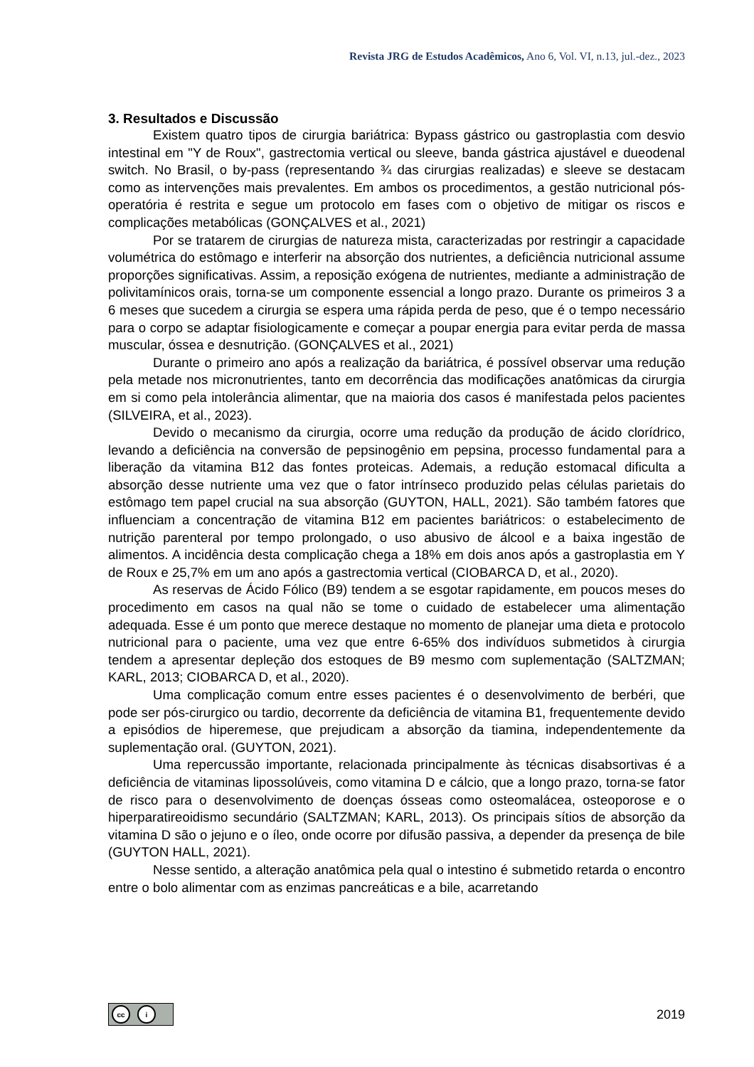Revista JRG de Estudos Acadêmicos, Ano 6, Vol. VI, n.13, jul.-dez., 2023
3. Resultados e Discussão
Existem quatro tipos de cirurgia bariátrica: Bypass gástrico ou gastroplastia com desvio intestinal em "Y de Roux", gastrectomia vertical ou sleeve, banda gástrica ajustável e dueodenal switch. No Brasil, o by-pass (representando ¾ das cirurgias realizadas) e sleeve se destacam como as intervenções mais prevalentes. Em ambos os procedimentos, a gestão nutricional pós-operatória é restrita e segue um protocolo em fases com o objetivo de mitigar os riscos e complicações metabólicas (GONÇALVES et al., 2021)
Por se tratarem de cirurgias de natureza mista, caracterizadas por restringir a capacidade volumétrica do estômago e interferir na absorção dos nutrientes, a deficiência nutricional assume proporções significativas. Assim, a reposição exógena de nutrientes, mediante a administração de polivitamínicos orais, torna-se um componente essencial a longo prazo. Durante os primeiros 3 a 6 meses que sucedem a cirurgia se espera uma rápida perda de peso, que é o tempo necessário para o corpo se adaptar fisiologicamente e começar a poupar energia para evitar perda de massa muscular, óssea e desnutrição. (GONÇALVES et al., 2021)
Durante o primeiro ano após a realização da bariátrica, é possível observar uma redução pela metade nos micronutrientes, tanto em decorrência das modificações anatômicas da cirurgia em si como pela intolerância alimentar, que na maioria dos casos é manifestada pelos pacientes (SILVEIRA, et al., 2023).
Devido o mecanismo da cirurgia, ocorre uma redução da produção de ácido clorídrico, levando a deficiência na conversão de pepsinogênio em pepsina, processo fundamental para a liberação da vitamina B12 das fontes proteicas. Ademais, a redução estomacal dificulta a absorção desse nutriente uma vez que o fator intrínseco produzido pelas células parietais do estômago tem papel crucial na sua absorção (GUYTON, HALL, 2021). São também fatores que influenciam a concentração de vitamina B12 em pacientes bariátricos: o estabelecimento de nutrição parenteral por tempo prolongado, o uso abusivo de álcool e a baixa ingestão de alimentos. A incidência desta complicação chega a 18% em dois anos após a gastroplastia em Y de Roux e 25,7% em um ano após a gastrectomia vertical (CIOBARCA D, et al., 2020).
As reservas de Ácido Fólico (B9) tendem a se esgotar rapidamente, em poucos meses do procedimento em casos na qual não se tome o cuidado de estabelecer uma alimentação adequada. Esse é um ponto que merece destaque no momento de planejar uma dieta e protocolo nutricional para o paciente, uma vez que entre 6-65% dos indivíduos submetidos à cirurgia tendem a apresentar depleção dos estoques de B9 mesmo com suplementação (SALTZMAN; KARL, 2013; CIOBARCA D, et al., 2020).
Uma complicação comum entre esses pacientes é o desenvolvimento de berbéri, que pode ser pós-cirurgico ou tardio, decorrente da deficiência de vitamina B1, frequentemente devido a episódios de hiperemese, que prejudicam a absorção da tiamina, independentemente da suplementação oral. (GUYTON, 2021).
Uma repercussão importante, relacionada principalmente às técnicas disabsortivas é a deficiência de vitaminas lipossolúveis, como vitamina D e cálcio, que a longo prazo, torna-se fator de risco para o desenvolvimento de doenças ósseas como osteomalácea, osteoporose e o hiperparatireoidismo secundário (SALTZMAN; KARL, 2013). Os principais sítios de absorção da vitamina D são o jejuno e o íleo, onde ocorre por difusão passiva, a depender da presença de bile (GUYTON HALL, 2021).
Nesse sentido, a alteração anatômica pela qual o intestino é submetido retarda o encontro entre o bolo alimentar com as enzimas pancreáticas e a bile, acarretando
cc i
2019